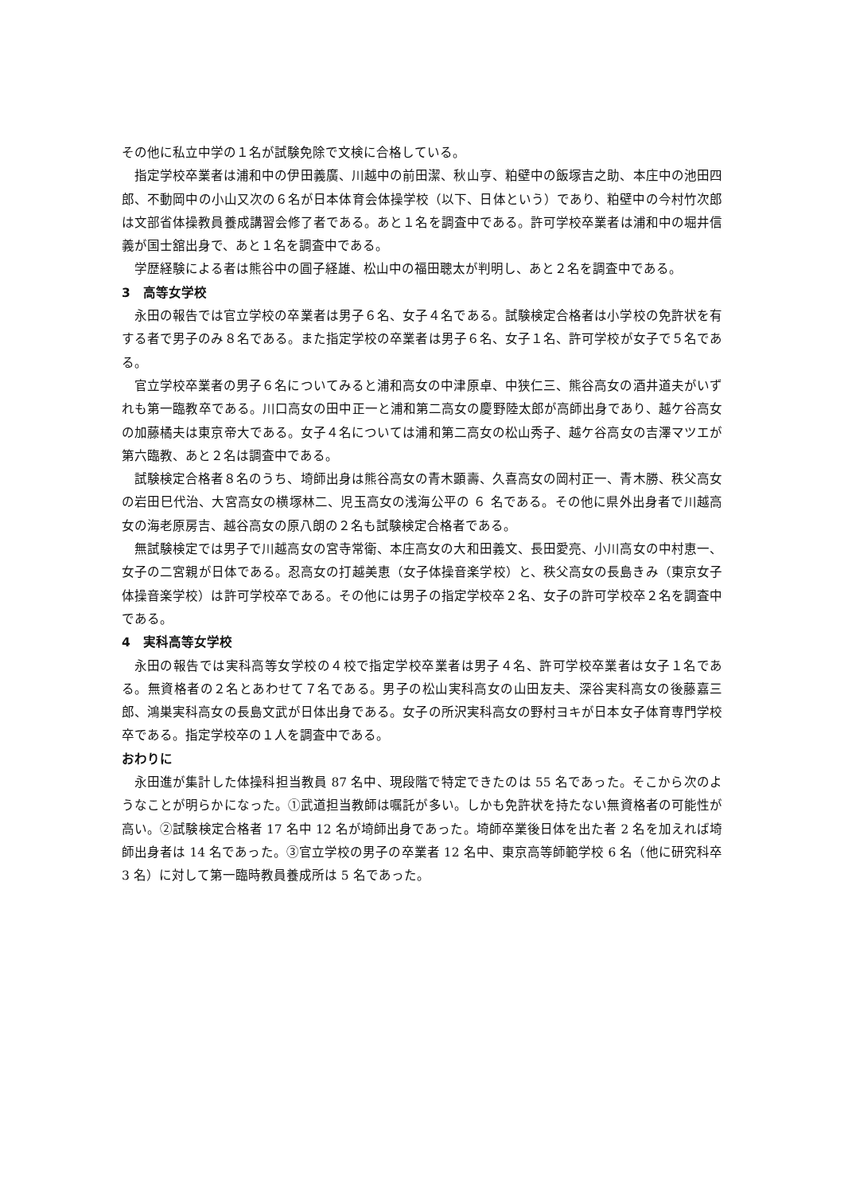その他に私立中学の１名が試験免除で文検に合格している。
指定学校卒業者は浦和中の伊田義廣、川越中の前田潔、秋山亨、粕壁中の飯塚吉之助、本庄中の池田四郎、不動岡中の小山又次の６名が日本体育会体操学校（以下、日体という）であり、粕壁中の今村竹次郎は文部省体操教員養成講習会修了者である。あと１名を調査中である。許可学校卒業者は浦和中の堀井信義が国士舘出身で、あと１名を調査中である。
学歴経験による者は熊谷中の圓子経雄、松山中の福田聰太が判明し、あと２名を調査中である。
3　高等女学校
永田の報告では官立学校の卒業者は男子６名、女子４名である。試験検定合格者は小学校の免許状を有する者で男子のみ８名である。また指定学校の卒業者は男子６名、女子１名、許可学校が女子で５名である。
官立学校卒業者の男子６名についてみると浦和高女の中津原卓、中狭仁三、熊谷高女の酒井道夫がいずれも第一臨教卒である。川口高女の田中正一と浦和第二高女の慶野陸太郎が高師出身であり、越ケ谷高女の加藤橘夫は東京帝大である。女子４名については浦和第二高女の松山秀子、越ケ谷高女の吉澤マツエが第六臨教、あと２名は調査中である。
試験検定合格者８名のうち、埼師出身は熊谷高女の青木顕壽、久喜高女の岡村正一、青木勝、秩父高女の岩田巳代治、大宮高女の横塚林二、児玉高女の浅海公平の ６ 名である。その他に県外出身者で川越高女の海老原房吉、越谷高女の原八朗の２名も試験検定合格者である。
無試験検定では男子で川越高女の宮寺常衛、本庄高女の大和田義文、長田愛亮、小川高女の中村恵一、女子の二宮親が日体である。忍高女の打越美恵（女子体操音楽学校）と、秩父高女の長島きみ（東京女子体操音楽学校）は許可学校卒である。その他には男子の指定学校卒２名、女子の許可学校卒２名を調査中である。
4　実科高等女学校
永田の報告では実科高等女学校の４校で指定学校卒業者は男子４名、許可学校卒業者は女子１名である。無資格者の２名とあわせて７名である。男子の松山実科高女の山田友夫、深谷実科高女の後藤嘉三郎、鴻巣実科高女の長島文武が日体出身である。女子の所沢実科高女の野村ヨキが日本女子体育専門学校卒である。指定学校卒の１人を調査中である。
おわりに
永田進が集計した体操科担当教員 87 名中、現段階で特定できたのは 55 名であった。そこから次のようなことが明らかになった。①武道担当教師は嘱託が多い。しかも免許状を持たない無資格者の可能性が高い。②試験検定合格者 17 名中 12 名が埼師出身であった。埼師卒業後日体を出た者 2 名を加えれば埼師出身者は 14 名であった。③官立学校の男子の卒業者 12 名中、東京高等師範学校 6 名（他に研究科卒 3 名）に対して第一臨時教員養成所は 5 名であった。